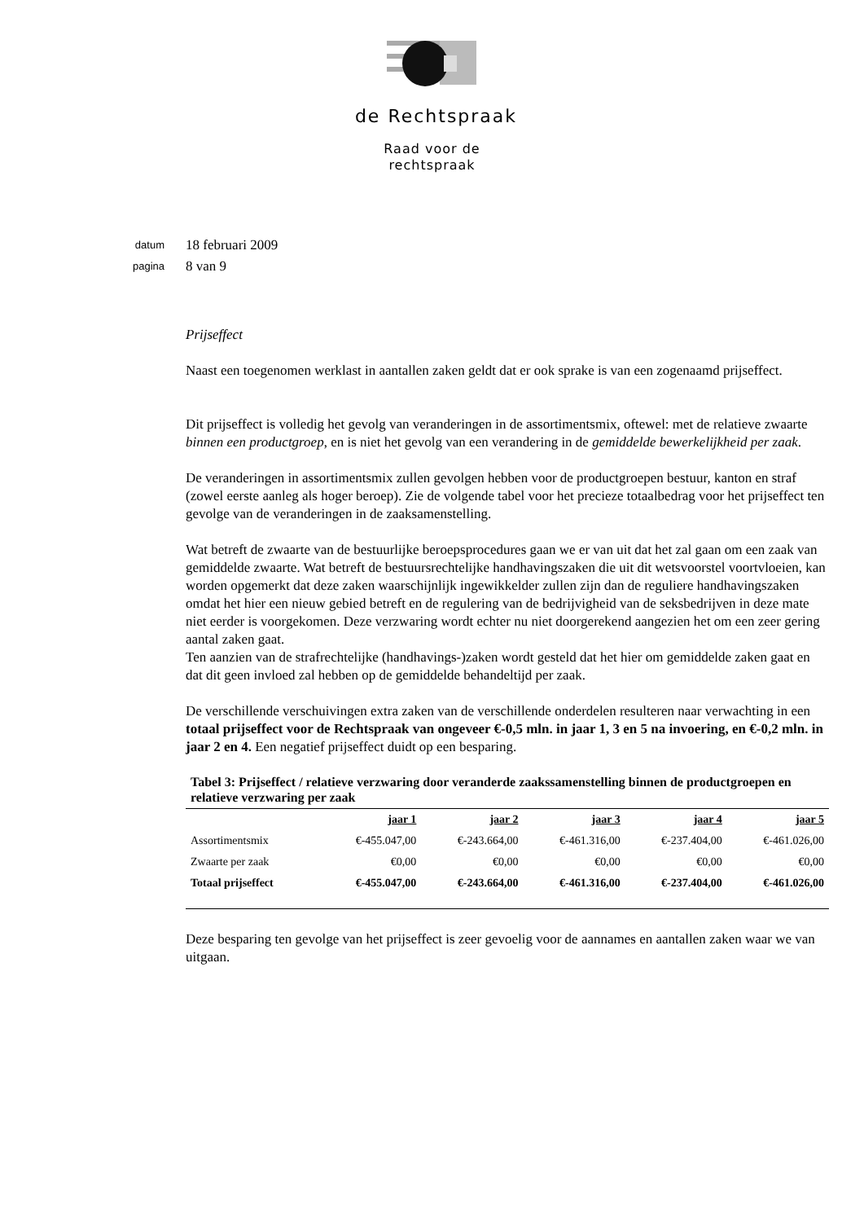de Rechtspraak
Raad voor de
rechtspraak
datum 18 februari 2009
pagina 8 van 9
Prijseffect
Naast een toegenomen werklast in aantallen zaken geldt dat er ook sprake is van een zogenaamd prijseffect.
Dit prijseffect is volledig het gevolg van veranderingen in de assortimentsmix, oftewel: met de relatieve zwaarte binnen een productgroep, en is niet het gevolg van een verandering in de gemiddelde bewerkelijkheid per zaak.
De veranderingen in assortimentsmix zullen gevolgen hebben voor de productgroepen bestuur, kanton en straf (zowel eerste aanleg als hoger beroep). Zie de volgende tabel voor het precieze totaalbedrag voor het prijseffect ten gevolge van de veranderingen in de zaaksamenstelling.
Wat betreft de zwaarte van de bestuurlijke beroepsprocedures gaan we er van uit dat het zal gaan om een zaak van gemiddelde zwaarte. Wat betreft de bestuursrechtelijke handhavingszaken die uit dit wetsvoorstel voortvloeien, kan worden opgemerkt dat deze zaken waarschijnlijk ingewikkelder zullen zijn dan de reguliere handhavingszaken omdat het hier een nieuw gebied betreft en de regulering van de bedrijvigheid van de seksbedrijven in deze mate niet eerder is voorgekomen. Deze verzwaring wordt echter nu niet doorgerekend aangezien het om een zeer gering aantal zaken gaat.
Ten aanzien van de strafrechtelijke (handhavings-)zaken wordt gesteld dat het hier om gemiddelde zaken gaat en dat dit geen invloed zal hebben op de gemiddelde behandeltijd per zaak.
De verschillende verschuivingen extra zaken van de verschillende onderdelen resulteren naar verwachting in een totaal prijseffect voor de Rechtspraak van ongeveer €-0,5 mln. in jaar 1, 3 en 5 na invoering, en €-0,2 mln. in jaar 2 en 4. Een negatief prijseffect duidt op een besparing.
Tabel 3: Prijseffect / relatieve verzwaring door veranderde zaakssamenstelling binnen de productgroepen en relatieve verzwaring per zaak
| | jaar 1 | jaar 2 | jaar 3 | jaar 4 | jaar 5 |
| --- | --- | --- | --- | --- | --- |
| Assortimentsmix | €-455.047,00 | €-243.664,00 | €-461.316,00 | €-237.404,00 | €-461.026,00 |
| Zwaarte per zaak | €0,00 | €0,00 | €0,00 | €0,00 | €0,00 |
| Totaal prijseffect | €-455.047,00 | €-243.664,00 | €-461.316,00 | €-237.404,00 | €-461.026,00 |
Deze besparing ten gevolge van het prijseffect is zeer gevoelig voor de aannames en aantallen zaken waar we van uitgaan.